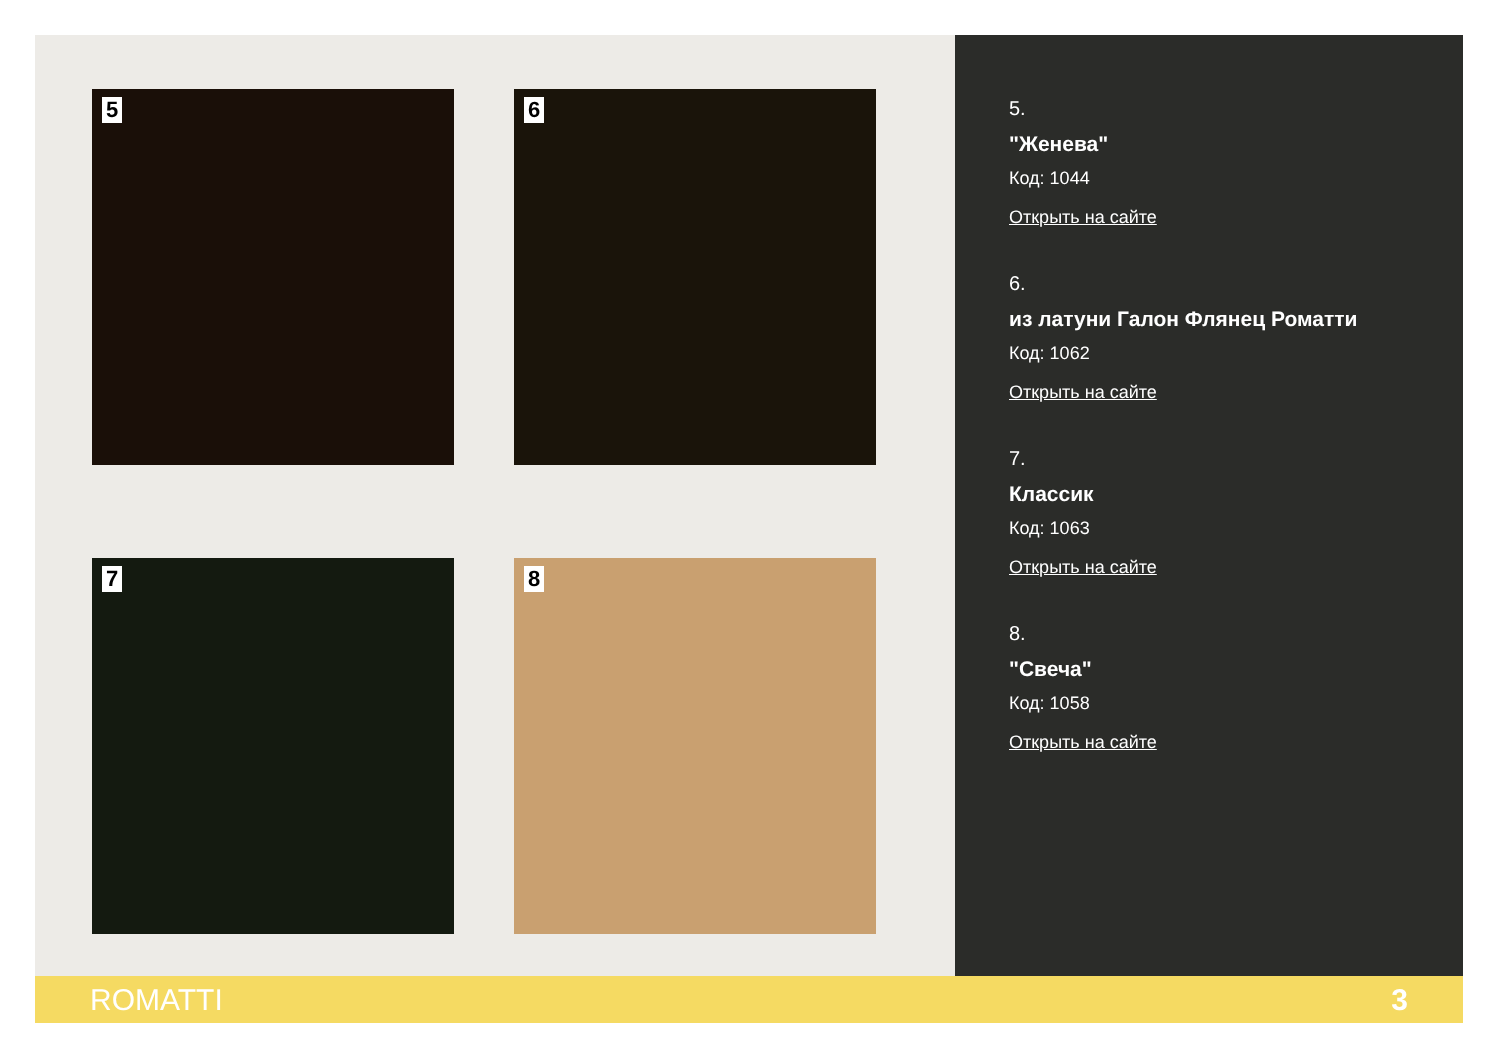5 6
7 8
5.
"Женева"
Код: 1044
Открыть на сайте
6.
из латуни Галон Флянец Роматти
Код: 1062
Открыть на сайте
7.
Классик
Код: 1063
Открыть на сайте
8.
"Свеча"
Код: 1058
Открыть на сайте
ROMATTI 3